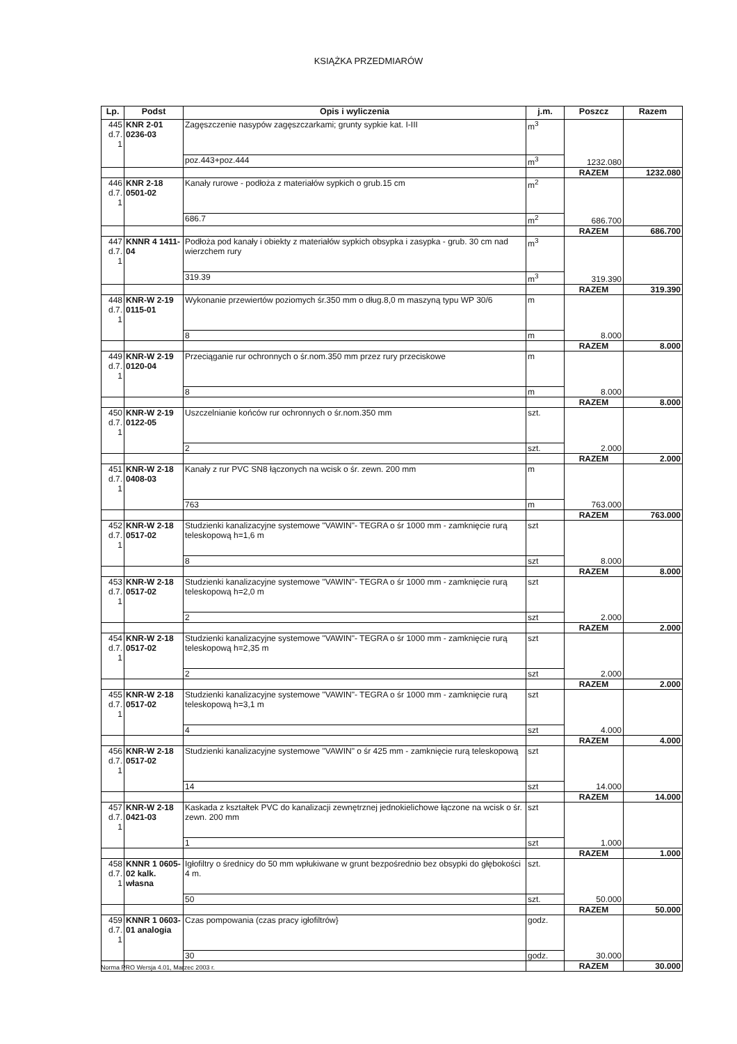KSIĄŻKA PRZEDMIARÓW
| Lp. | Podst | Opis i wyliczenia | j.m. | Poszcz | Razem |
| --- | --- | --- | --- | --- | --- |
| 445 d.7. 1 | KNR 2-01 0236-03 | Zagęszczenie nasypów zagęszczarkami; grunty sypkie kat. I-III | m<sup>3</sup> | 1232.080 | |
| | | poz.443+poz.444 | m<sup>3</sup> | | |
| | | | | RAZEM | 1232.080 |
| 446 d.7. 1 | KNR 2-18 0501-02 | Kanały rurowe - podłoża z materiałów sypkich o grub.15 cm | m<sup>2</sup> | 686.700 | |
| | | 686.7 | m<sup>2</sup> | | |
| | | | | RAZEM | 686.700 |
| 447 d.7. 1 | KNNR 4 1411-04 | Podłoża pod kanały i obiekty z materiałów sypkich obsypka i zasypka - grub. 30 cm nad wierzchem rury | m<sup>3</sup> | 319.390 | |
| | | 319.39 | m<sup>3</sup> | | |
| | | | | RAZEM | 319.390 |
| 448 d.7. 1 | KNR-W 2-19 0115-01 | Wykonanie przewiertów poziomych śr.350 mm o dług.8,0 m maszyną typu WP 30/6 | m | 8.000 | |
| | | 8 | m | | |
| | | | | RAZEM | 8.000 |
| 449 d.7. 1 | KNR-W 2-19 0120-04 | Przeciąganie rur ochronnych o śr.nom.350 mm przez rury przeciskowe | m | 8.000 | |
| | | 8 | m | | |
| | | | | RAZEM | 8.000 |
| 450 d.7. 1 | KNR-W 2-19 0122-05 | Uszczelnianie końców rur ochronnych o śr.nom.350 mm | szt. | 2.000 | |
| | | 2 | szt. | | |
| | | | | RAZEM | 2.000 |
| 451 d.7. 1 | KNR-W 2-18 0408-03 | Kanały z rur PVC SN8 łączonych na wcisk o śr. zewn. 200 mm | m | 763.000 | |
| | | 763 | m | | |
| | | | | RAZEM | 763.000 |
| 452 d.7. 1 | KNR-W 2-18 0517-02 | Studzienki kanalizacyjne systemowe "VAWIN"- TEGRA o śr 1000 mm - zamknięcie rurą teleskopową h=1,6 m | szt | 8.000 | |
| | | 8 | szt | | |
| | | | | RAZEM | 8.000 |
| 453 d.7. 1 | KNR-W 2-18 0517-02 | Studzienki kanalizacyjne systemowe "VAWIN"- TEGRA o śr 1000 mm - zamknięcie rurą teleskopową h=2,0 m | szt | 2.000 | |
| | | 2 | szt | | |
| | | | | RAZEM | 2.000 |
| 454 d.7. 1 | KNR-W 2-18 0517-02 | Studzienki kanalizacyjne systemowe "VAWIN"- TEGRA o śr 1000 mm - zamknięcie rurą teleskopową h=2,35 m | szt | 2.000 | |
| | | 2 | szt | | |
| | | | | RAZEM | 2.000 |
| 455 d.7. 1 | KNR-W 2-18 0517-02 | Studzienki kanalizacyjne systemowe "VAWIN"- TEGRA o śr 1000 mm - zamknięcie rurą teleskopową h=3,1 m | szt | 4.000 | |
| | | 4 | szt | | |
| | | | | RAZEM | 4.000 |
| 456 d.7. 1 | KNR-W 2-18 0517-02 | Studzienki kanalizacyjne systemowe "VAWIN" o śr 425 mm - zamknięcie rurą teleskopową | szt | 14.000 | |
| | | 14 | szt | | |
| | | | | RAZEM | 14.000 |
| 457 d.7. 1 | KNR-W 2-18 0421-03 | Kaskada z kształtek PVC do kanalizacji zewnętrznej jednokielichowe łączone na wcisk o śr. zewn. 200 mm | szt | 1.000 | |
| | | 1 | szt | | |
| | | | | RAZEM | 1.000 |
| 458 d.7. 1 | KNNR 1 0605-02 kalk. własna | Igłofiltry o średnicy do 50 mm wpłukiwane w grunt bezpośrednio bez obsypki do głębokości 4 m. | szt. | 50.000 | |
| | | 50 | szt. | | |
| | | | | RAZEM | 50.000 |
| 459 d.7. 1 | KNNR 1 0603-01 analogia | Czas pompowania (czas pracy igłofiltrów} | godz. | 30.000 | |
| | | 30 | godz. | | |
| | | | | RAZEM | 30.000 |
Norma PRO Wersja 4.01, Marzec 2003 r.